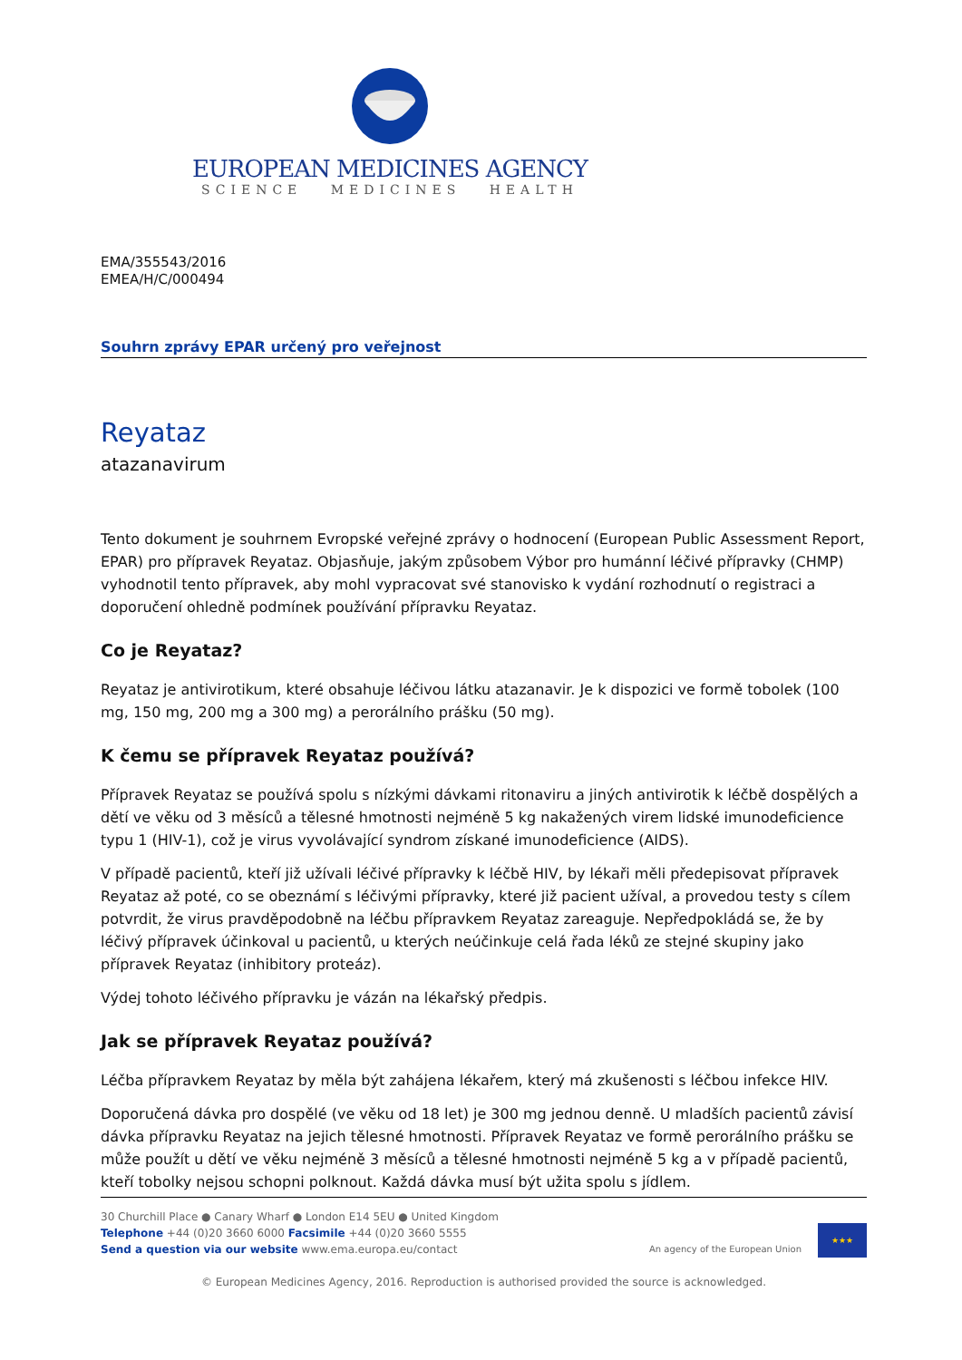EUROPEAN MEDICINES AGENCY
SCIENCE MEDICINES HEALTH
EMA/355543/2016
EMEA/H/C/000494
Souhrn zprávy EPAR určený pro veřejnost
Reyataz
atazanavirum
Tento dokument je souhrnem Evropské veřejné zprávy o hodnocení (European Public Assessment Report, EPAR) pro přípravek Reyataz. Objasňuje, jakým způsobem Výbor pro humánní léčivé přípravky (CHMP) vyhodnotil tento přípravek, aby mohl vypracovat své stanovisko k vydání rozhodnutí o registraci a doporučení ohledně podmínek používání přípravku Reyataz.
Co je Reyataz?
Reyataz je antivirotikum, které obsahuje léčivou látku atazanavir. Je k dispozici ve formě tobolek (100 mg, 150 mg, 200 mg a 300 mg) a perorálního prášku (50 mg).
K čemu se přípravek Reyataz používá?
Přípravek Reyataz se používá spolu s nízkými dávkami ritonaviru a jiných antivirotik k léčbě dospělých a dětí ve věku od 3 měsíců a tělesné hmotnosti nejméně 5 kg nakažených virem lidské imunodeficience typu 1 (HIV-1), což je virus vyvolávající syndrom získané imunodeficience (AIDS).
V případě pacientů, kteří již užívali léčivé přípravky k léčbě HIV, by lékaři měli předepisovat přípravek Reyataz až poté, co se obeznámí s léčivými přípravky, které již pacient užíval, a provedou testy s cílem potvrdit, že virus pravděpodobně na léčbu přípravkem Reyataz zareaguje. Nepředpokládá se, že by léčivý přípravek účinkoval u pacientů, u kterých neúčinkuje celá řada léků ze stejné skupiny jako přípravek Reyataz (inhibitory proteáz).
Výdej tohoto léčivého přípravku je vázán na lékařský předpis.
Jak se přípravek Reyataz používá?
Léčba přípravkem Reyataz by měla být zahájena lékařem, který má zkušenosti s léčbou infekce HIV.
Doporučená dávka pro dospělé (ve věku od 18 let) je 300 mg jednou denně. U mladších pacientů závisí dávka přípravku Reyataz na jejich tělesné hmotnosti. Přípravek Reyataz ve formě perorálního prášku se může použít u dětí ve věku nejméně 3 měsíců a tělesné hmotnosti nejméně 5 kg a v případě pacientů, kteří tobolky nejsou schopni polknout. Každá dávka musí být užita spolu s jídlem.
30 Churchill Place ● Canary Wharf ● London E14 5EU ● United Kingdom
Telephone +44 (0)20 3660 6000 Facsimile +44 (0)20 3660 5555
Send a question via our website www.ema.europa.eu/contact
An agency of the European Union
★★★
© European Medicines Agency, 2016. Reproduction is authorised provided the source is acknowledged.